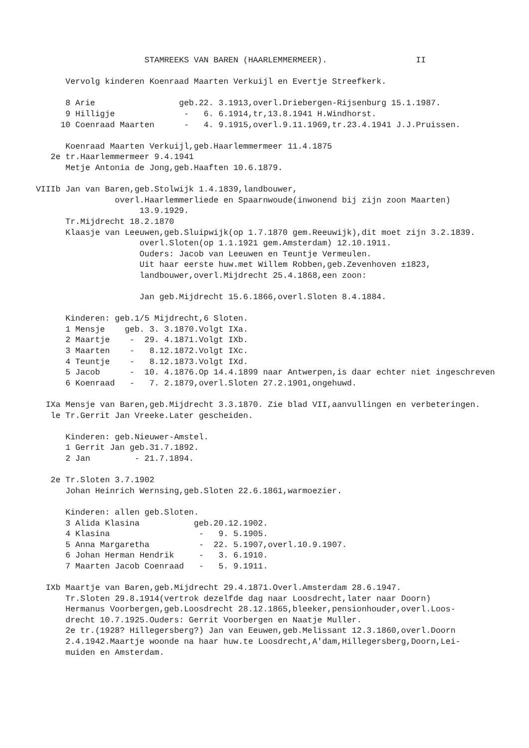STAMREEKS VAN BAREN (HAARLEMMERMEER).                  II

       Vervolg kinderen Koenraad Maarten Verkuijl en Evertje Streefkerk.

       8 Arie                 geb.22. 3.1913,overl.Driebergen-Rijsenburg 15.1.1987.
       9 Hilligje              -   6. 6.1914,tr,13.8.1941 H.Windhorst.
      10 Coenraad Maarten      -   4. 9.1915,overl.9.11.1969,tr.23.4.1941 J.J.Pruissen.

       Koenraad Maarten Verkuijl,geb.Haarlemmermeer 11.4.1875
    2e tr.Haarlemmermeer 9.4.1941
       Metje Antonia de Jong,geb.Haaften 10.6.1879.

 VIIIb Jan van Baren,geb.Stolwijk 1.4.1839,landbouwer,
                 overl.Haarlemmerliede en Spaarnwoude(inwonend bij zijn zoon Maarten)
                      13.9.1929.
       Tr.Mijdrecht 18.2.1870
       Klaasje van Leeuwen,geb.Sluipwijk(op 1.7.1870 gem.Reeuwijk),dit moet zijn 3.2.1839.
                      overl.Sloten(op 1.1.1921 gem.Amsterdam) 12.10.1911.
                      Ouders: Jacob van Leeuwen en Teuntje Vermeulen.
                      Uit haar eerste huw.met Willem Robben,geb.Zevenhoven ±1823,
                      landbouwer,overl.Mijdrecht 25.4.1868,een zoon:

                      Jan geb.Mijdrecht 15.6.1866,overl.Sloten 8.4.1884.

       Kinderen: geb.1/5 Mijdrecht,6 Sloten.
       1 Mensje    geb. 3. 3.1870.Volgt IXa.
       2 Maartje    -  29. 4.1871.Volgt IXb.
       3 Maarten    -   8.12.1872.Volgt IXc.
       4 Teuntje    -   8.12.1873.Volgt IXd.
       5 Jacob      -  10. 4.1876.Op 14.4.1899 naar Antwerpen,is daar echter niet ingeschreven
       6 Koenraad   -   7. 2.1879,overl.Sloten 27.2.1901,ongehuwd.

   IXa Mensje van Baren,geb.Mijdrecht 3.3.1870. Zie blad VII,aanvullingen en verbeteringen.
    le Tr.Gerrit Jan Vreeke.Later gescheiden.

       Kinderen: geb.Nieuwer-Amstel.
       1 Gerrit Jan geb.31.7.1892.
       2 Jan         - 21.7.1894.

    2e Tr.Sloten 3.7.1902
       Johan Heinrich Wernsing,geb.Sloten 22.6.1861,warmoezier.

       Kinderen: allen geb.Sloten.
       3 Alida Klasina           geb.20.12.1902.
       4 Klasina                  -   9. 5.1905.
       5 Anna Margaretha          -  22. 5.1907,overl.10.9.1907.
       6 Johan Herman Hendrik     -   3. 6.1910.
       7 Maarten Jacob Coenraad   -   5. 9.1911.

   IXb Maartje van Baren,geb.Mijdrecht 29.4.1871.Overl.Amsterdam 28.6.1947.
       Tr.Sloten 29.8.1914(vertrok dezelfde dag naar Loosdrecht,later naar Doorn)
       Hermanus Voorbergen,geb.Loosdrecht 28.12.1865,bleeker,pensionhouder,overl.Loos-
       drecht 10.7.1925.Ouders: Gerrit Voorbergen en Naatje Muller.
       2e tr.(1928? Hillegersberg?) Jan van Eeuwen,geb.Melissant 12.3.1860,overl.Doorn
       2.4.1942.Maartje woonde na haar huw.te Loosdrecht,A'dam,Hillegersberg,Doorn,Lei-
       muiden en Amsterdam.